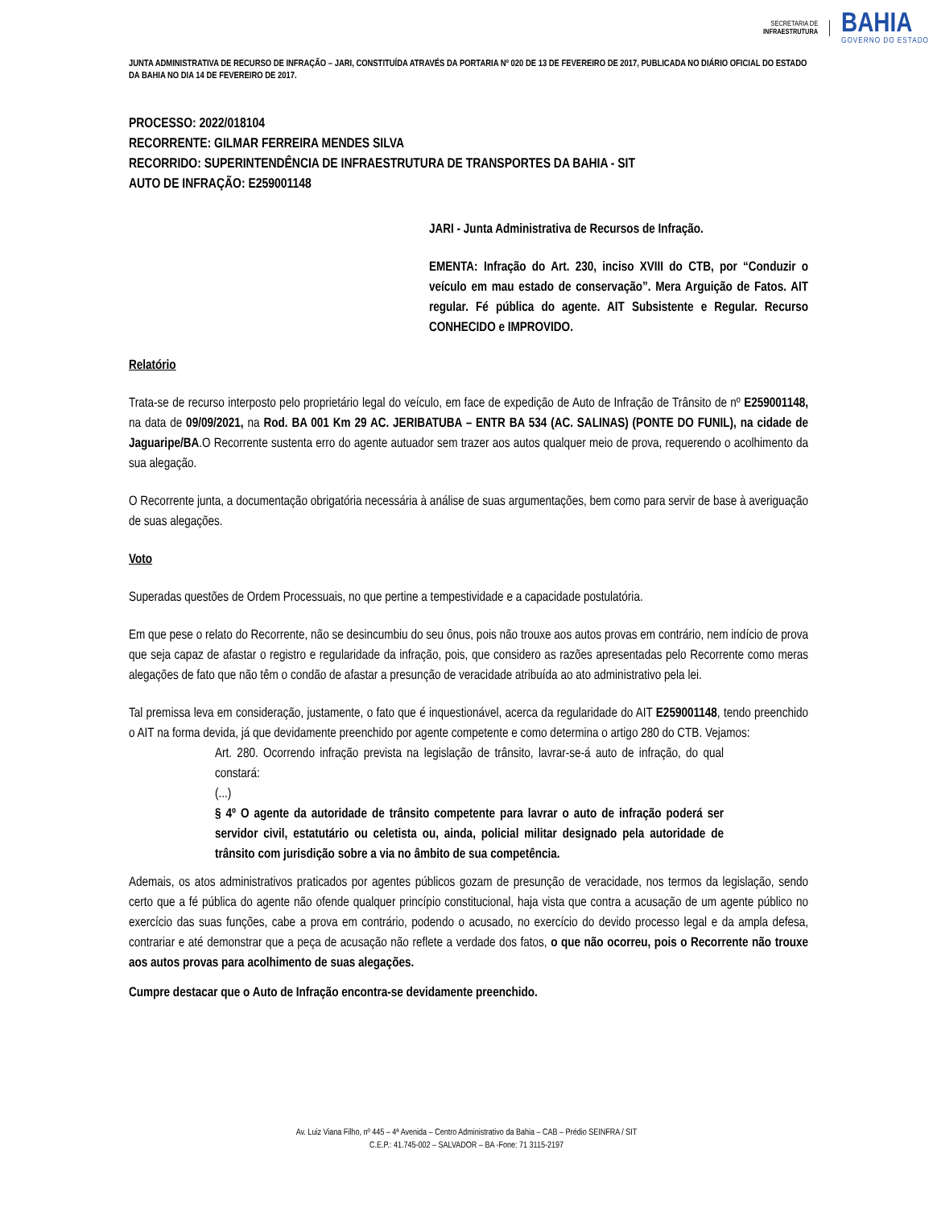SECRETARIA DE
INFRAESTRUTURA
BAHIA
GOVERNO DO ESTADO
JUNTA ADMINISTRATIVA DE RECURSO DE INFRAÇÃO – JARI, CONSTITUÍDA ATRAVÉS DA PORTARIA Nº 020 DE 13 DE FEVEREIRO DE 2017, PUBLICADA NO DIÁRIO OFICIAL DO ESTADO DA BAHIA NO DIA 14 DE FEVEREIRO DE 2017.
PROCESSO: 2022/018104
RECORRENTE: GILMAR FERREIRA MENDES SILVA
RECORRIDO: SUPERINTENDÊNCIA DE INFRAESTRUTURA DE TRANSPORTES DA BAHIA - SIT
AUTO DE INFRAÇÃO: E259001148
JARI - Junta Administrativa de Recursos de Infração.
EMENTA: Infração do Art. 230, inciso XVIII do CTB, por “Conduzir o veículo em mau estado de conservação”. Mera Arguição de Fatos. AIT regular. Fé pública do agente. AIT Subsistente e Regular. Recurso CONHECIDO e IMPROVIDO.
Relatório
Trata-se de recurso interposto pelo proprietário legal do veículo, em face de expedição de Auto de Infração de Trânsito de nº E259001148, na data de 09/09/2021, na Rod. BA 001 Km 29 AC. JERIBATUBA – ENTR BA 534 (AC. SALINAS) (PONTE DO FUNIL), na cidade de Jaguaripe/BA.O Recorrente sustenta erro do agente autuador sem trazer aos autos qualquer meio de prova, requerendo o acolhimento da sua alegação.
O Recorrente junta, a documentação obrigatória necessária à análise de suas argumentações, bem como para servir de base à averiguação de suas alegações.
Voto
Superadas questões de Ordem Processuais, no que pertine a tempestividade e a capacidade postulatória.
Em que pese o relato do Recorrente, não se desincumbiu do seu ônus, pois não trouxe aos autos provas em contrário, nem indício de prova que seja capaz de afastar o registro e regularidade da infração, pois, que considero as razões apresentadas pelo Recorrente como meras alegações de fato que não têm o condão de afastar a presunção de veracidade atribuída ao ato administrativo pela lei.
Tal premissa leva em consideração, justamente, o fato que é inquestionável, acerca da regularidade do AIT E259001148, tendo preenchido o AIT na forma devida, já que devidamente preenchido por agente competente e como determina o artigo 280 do CTB. Vejamos:
Art. 280. Ocorrendo infração prevista na legislação de trânsito, lavrar-se-á auto de infração, do qual constará:
(...)
§ 4º O agente da autoridade de trânsito competente para lavrar o auto de infração poderá ser servidor civil, estatutário ou celetista ou, ainda, policial militar designado pela autoridade de trânsito com jurisdição sobre a via no âmbito de sua competência.
Ademais, os atos administrativos praticados por agentes públicos gozam de presunção de veracidade, nos termos da legislação, sendo certo que a fé pública do agente não ofende qualquer princípio constitucional, haja vista que contra a acusação de um agente público no exercício das suas funções, cabe a prova em contrário, podendo o acusado, no exercício do devido processo legal e da ampla defesa, contrariar e até demonstrar que a peça de acusação não reflete a verdade dos fatos, o que não ocorreu, pois o Recorrente não trouxe aos autos provas para acolhimento de suas alegações.
Cumpre destacar que o Auto de Infração encontra-se devidamente preenchido.
Av. Luiz Viana Filho, nº 445 – 4ª Avenida – Centro Administrativo da Bahia – CAB – Prédio SEINFRA / SIT
C.E.P.: 41.745-002 – SALVADOR – BA -Fone: 71 3115-2197